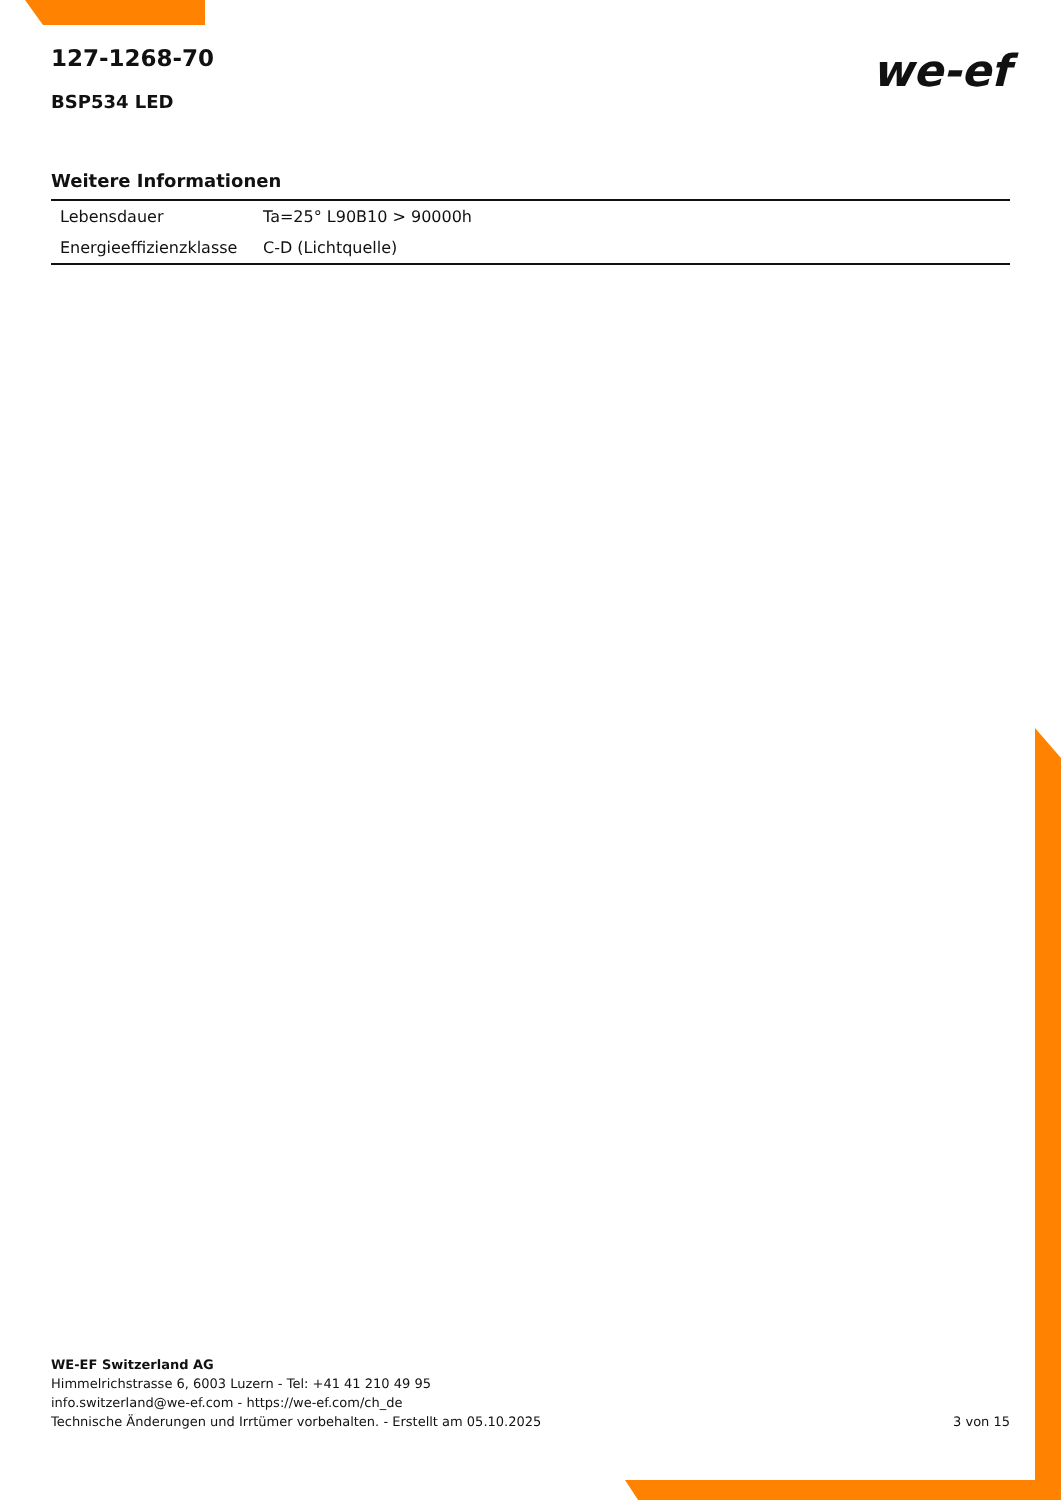127-1268-70
BSP534 LED
we-ef
Weitere Informationen
| Lebensdauer | Ta=25° L90B10 > 90000h |
| Energieeffizienzklasse | C-D (Lichtquelle) |
WE-EF Switzerland AG
Himmelrichstrasse 6, 6003 Luzern - Tel: +41 41 210 49 95
info.switzerland@we-ef.com - https://we-ef.com/ch_de
Technische Änderungen und Irrtümer vorbehalten. - Erstellt am 05.10.2025
3 von 15